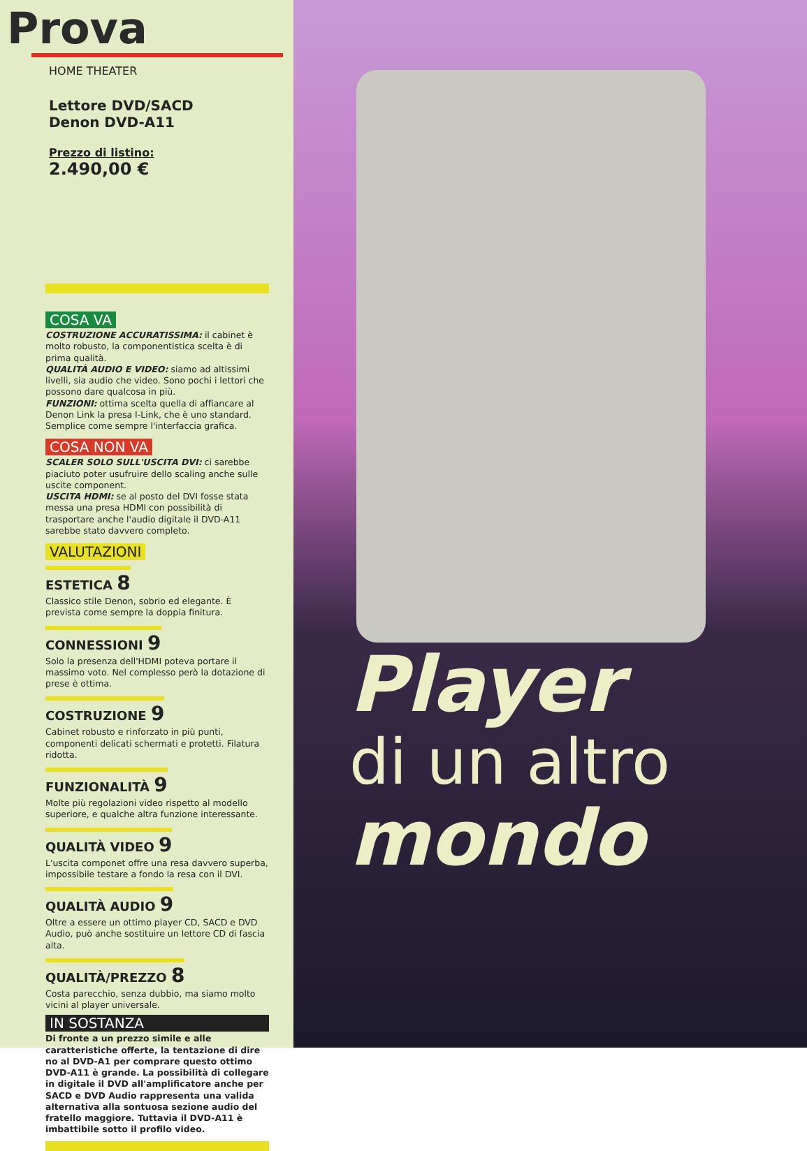Prova
HOME THEATER
Lettore DVD/SACD
Denon DVD-A11
Prezzo di listino:
2.490,00 €
COSA VA
COSTRUZIONE ACCURATISSIMA: il cabinet è molto robusto, la componentistica scelta è di prima qualità.
QUALITÀ AUDIO E VIDEO: siamo ad altissimi livelli, sia audio che video. Sono pochi i lettori che possono dare qualcosa in più.
FUNZIONI: ottima scelta quella di affiancare al Denon Link la presa I-Link, che è uno standard. Semplice come sempre l'interfaccia grafica.
COSA NON VA
SCALER SOLO SULL'USCITA DVI: ci sarebbe piaciuto poter usufruire dello scaling anche sulle uscite component.
USCITA HDMI: se al posto del DVI fosse stata messa una presa HDMI con possibilità di trasportare anche l'audio digitale il DVD-A11 sarebbe stato davvero completo.
VALUTAZIONI
ESTETICA 8
Classico stile Denon, sobrio ed elegante. È prevista come sempre la doppia finitura.
CONNESSIONI 9
Solo la presenza dell'HDMI poteva portare il massimo voto. Nel complesso però la dotazione di prese è ottima.
COSTRUZIONE 9
Cabinet robusto e rinforzato in più punti, componenti delicati schermati e protetti. Filatura ridotta.
FUNZIONALITÀ 9
Molte più regolazioni video rispetto al modello superiore, e qualche altra funzione interessante.
QUALITÀ VIDEO 9
L'uscita componet offre una resa davvero superba, impossibile testare a fondo la resa con il DVI.
QUALITÀ AUDIO 9
Oltre a essere un ottimo player CD, SACD e DVD Audio, può anche sostituire un lettore CD di fascia alta.
QUALITÀ/PREZZO 8
Costa parecchio, senza dubbio, ma siamo molto vicini al player universale.
IN SOSTANZA
Di fronte a un prezzo simile e alle caratteristiche offerte, la tentazione di dire no al DVD-A1 per comprare questo ottimo DVD-A11 è grande. La possibilità di collegare in digitale il DVD all'amplificatore anche per SACD e DVD Audio rappresenta una valida alternativa alla sontuosa sezione audio del fratello maggiore. Tuttavia il DVD-A11 è imbattibile sotto il profilo video.
Player
di un altro
mondo